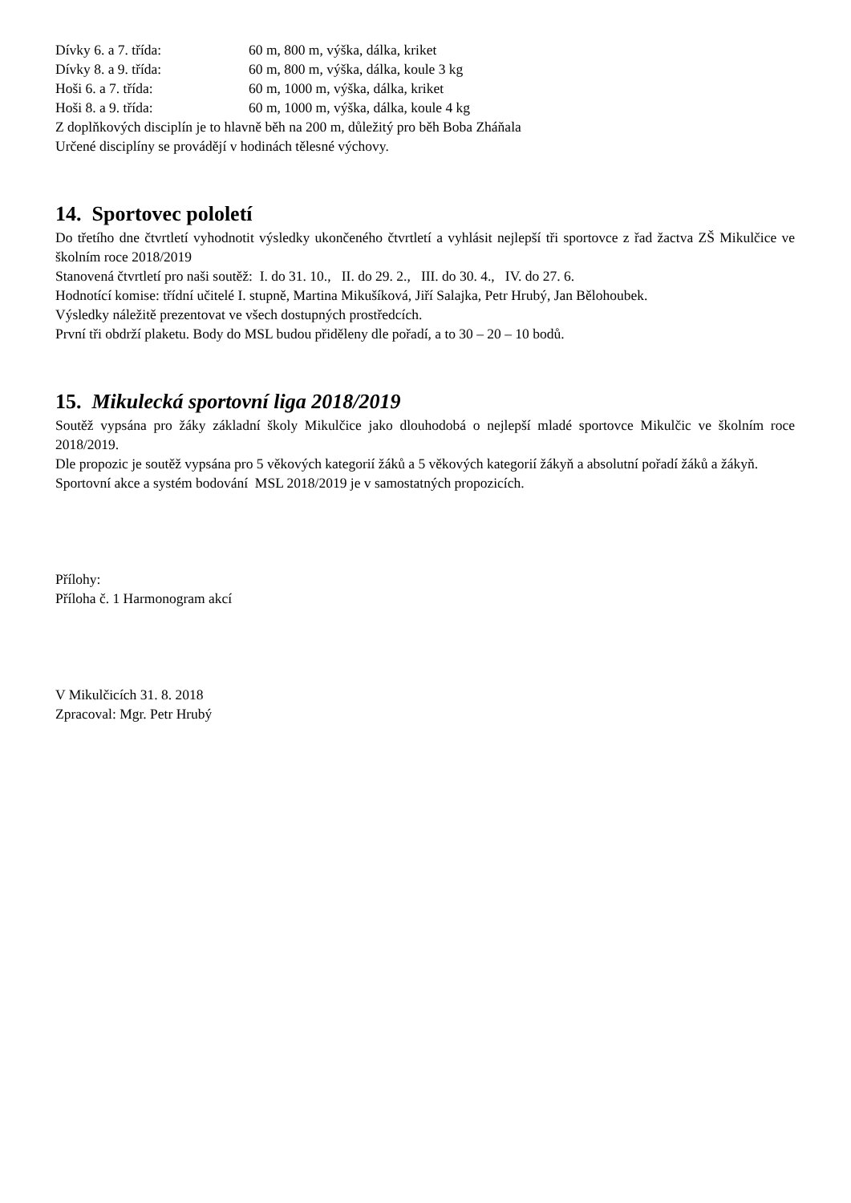Dívky 6. a 7. třída: 60 m, 800 m, výška, dálka, kriket
Dívky 8. a 9. třída: 60 m, 800 m, výška, dálka, koule 3 kg
Hoši 6. a 7. třída: 60 m, 1000 m, výška, dálka, kriket
Hoši 8. a 9. třída: 60 m, 1000 m, výška, dálka, koule 4 kg
Z doplňkových disciplín je to hlavně běh na 200 m, důležitý pro běh Boba Zháňala
Určené disciplíny se provádějí v hodinách tělesné výchovy.
14. Sportovec pololetí
Do třetího dne čtvrtletí vyhodnotit výsledky ukončeného čtvrtletí a vyhlásit nejlepší tři sportovce z řad žactva ZŠ Mikulčice ve školním roce 2018/2019
Stanovená čtvrtletí pro naši soutěž: I. do 31. 10., II. do 29. 2., III. do 30. 4., IV. do 27. 6.
Hodnotící komise: třídní učitelé I. stupně, Martina Mikušíková, Jiří Salajka, Petr Hrubý, Jan Bělohoubek.
Výsledky náležitě prezentovat ve všech dostupných prostředcích.
První tři obdrží plaketu. Body do MSL budou přiděleny dle pořadí, a to 30 – 20 – 10 bodů.
15. Mikulecká sportovní liga 2018/2019
Soutěž vypsána pro žáky základní školy Mikulčice jako dlouhodobá o nejlepší mladé sportovce Mikulčic ve školním roce 2018/2019.
Dle propozic je soutěž vypsána pro 5 věkových kategorií žáků a 5 věkových kategorií žákyň a absolutní pořadí žáků a žákyň.
Sportovní akce a systém bodování MSL 2018/2019 je v samostatných propozicích.
Přílohy:
Příloha č. 1 Harmonogram akcí
V Mikulčicích 31. 8. 2018
Zpracoval: Mgr. Petr Hrubý